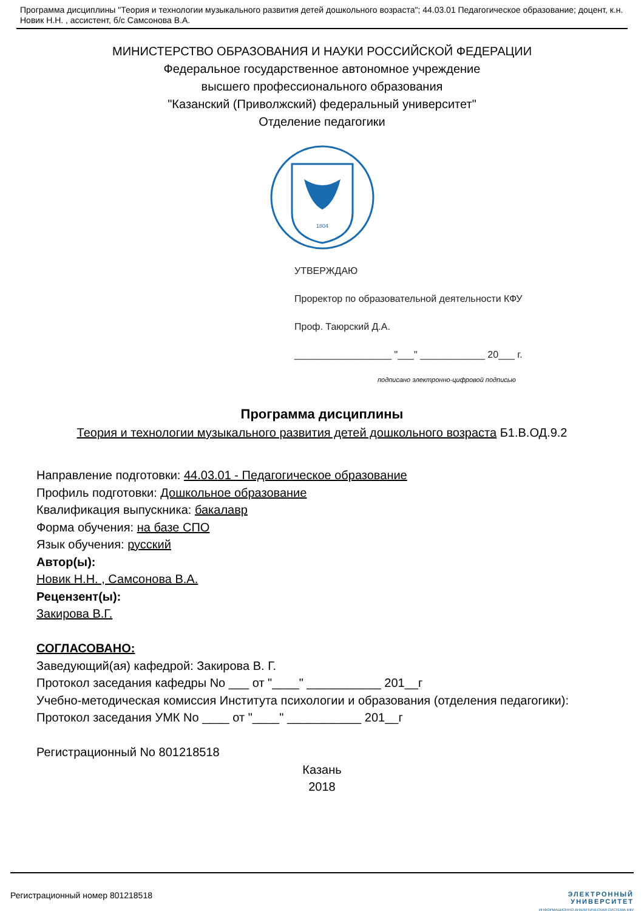Программа дисциплины "Теория и технологии музыкального развития детей дошкольного возраста"; 44.03.01 Педагогическое образование; доцент, к.н. Новик Н.Н. , ассистент, б/с Самсонова В.А.
МИНИСТЕРСТВО ОБРАЗОВАНИЯ И НАУКИ РОССИЙСКОЙ ФЕДЕРАЦИИ
Федеральное государственное автономное учреждение
высшего профессионального образования
"Казанский (Приволжский) федеральный университет"
Отделение педагогики
1804
УТВЕРЖДАЮ
Проректор по образовательной деятельности КФУ
Проф. Таюрский Д.А.
__________________ "___" ____________ 20___ г.
подписано электронно-цифровой подписью
Программа дисциплины
Теория и технологии музыкального развития детей дошкольного возраста Б1.В.ОД.9.2
Направление подготовки: 44.03.01 - Педагогическое образование
Профиль подготовки: Дошкольное образование
Квалификация выпускника: бакалавр
Форма обучения: на базе СПО
Язык обучения: русский
Автор(ы):
Новик Н.Н. , Самсонова В.А.
Рецензент(ы):
Закирова В.Г.
СОГЛАСОВАНО:
Заведующий(ая) кафедрой: Закирова В. Г.
Протокол заседания кафедры No ___ от "____" ___________ 201__г
Учебно-методическая комиссия Института психологии и образования (отделения педагогики):
Протокол заседания УМК No ____ от "____" ___________ 201__г
Регистрационный No 801218518
Казань
2018
Регистрационный номер 801218518
ЭЛЕКТРОННЫЙ
УНИВЕРСИТЕТ
ИНФОРМАЦИОННО АНАЛИТИЧЕСКАЯ СИСТЕМА КФУ